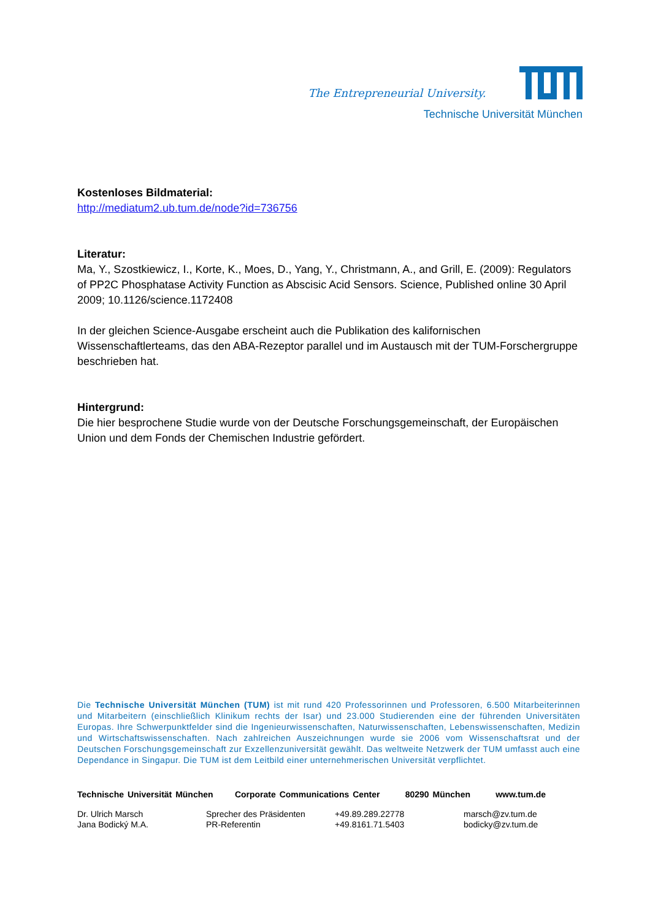The Entrepreneurial University.
Technische Universität München
Kostenloses Bildmaterial:
http://mediatum2.ub.tum.de/node?id=736756
Literatur:
Ma, Y., Szostkiewicz, I., Korte, K., Moes, D., Yang, Y., Christmann, A., and Grill, E. (2009): Regulators of PP2C Phosphatase Activity Function as Abscisic Acid Sensors. Science, Published online 30 April 2009; 10.1126/science.1172408
In der gleichen Science-Ausgabe erscheint auch die Publikation des kalifornischen Wissenschaftlerteams, das den ABA-Rezeptor parallel und im Austausch mit der TUM-Forschergruppe beschrieben hat.
Hintergrund:
Die hier besprochene Studie wurde von der Deutsche Forschungsgemeinschaft, der Europäischen Union und dem Fonds der Chemischen Industrie gefördert.
Die Technische Universität München (TUM) ist mit rund 420 Professorinnen und Professoren, 6.500 Mitarbeiterinnen und Mitarbeitern (einschließlich Klinikum rechts der Isar) und 23.000 Studierenden eine der führenden Universitäten Europas. Ihre Schwerpunktfelder sind die Ingenieurwissenschaften, Naturwissenschaften, Lebenswissenschaften, Medizin und Wirtschaftswissenschaften. Nach zahlreichen Auszeichnungen wurde sie 2006 vom Wissenschaftsrat und der Deutschen Forschungsgemeinschaft zur Exzellenzuniversität gewählt. Das weltweite Netzwerk der TUM umfasst auch eine Dependance in Singapur. Die TUM ist dem Leitbild einer unternehmerischen Universität verpflichtet.
Technische Universität München Corporate Communications Center 80290 München www.tum.de
| Dr. Ulrich Marsch | Sprecher des Präsidenten | +49.89.289.22778 | marsch@zv.tum.de |
| Jana Bodický M.A. | PR-Referentin | +49.8161.71.5403 | bodicky@zv.tum.de |